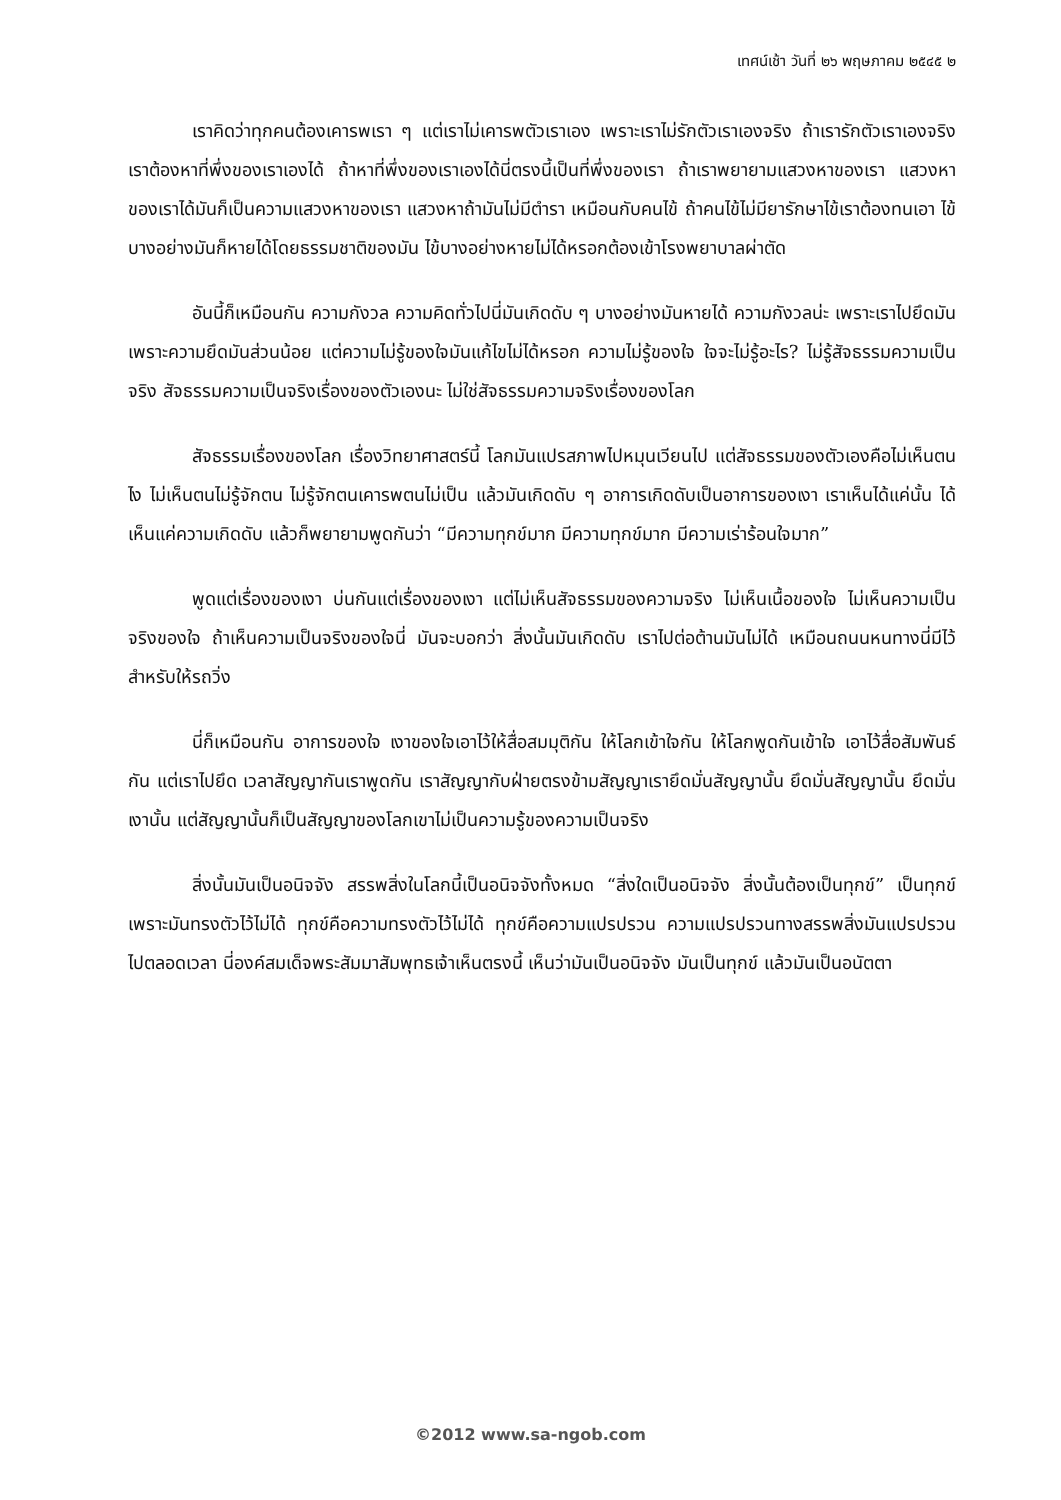เทศน์เช้า วันที่ ๒๖ พฤษภาคม ๒๕๔๕ ๒
เราคิดว่าทุกคนต้องเคารพเรา ๆ แต่เราไม่เคารพตัวเราเอง เพราะเราไม่รักตัวเราเองจริง ถ้าเรารักตัวเราเองจริงเราต้องหาที่พึ่งของเราเองได้ ถ้าหาที่พึ่งของเราเองได้นี่ตรงนี้เป็นที่พึ่งของเรา ถ้าเราพยายามแสวงหาของเรา แสวงหาของเราได้มันก็เป็นความแสวงหาของเรา แสวงหาถ้ามันไม่มีตำรา เหมือนกับคนไข้ ถ้าคนไข้ไม่มียารักษาไข้เราต้องทนเอา ไข้บางอย่างมันก็หายได้โดยธรรมชาติของมัน ไข้บางอย่างหายไม่ได้หรอกต้องเข้าโรงพยาบาลผ่าตัด
อันนี้ก็เหมือนกัน ความกังวล ความคิดทั่วไปนี่มันเกิดดับ ๆ บางอย่างมันหายได้ ความกังวลน่ะ เพราะเราไปยึดมัน เพราะความยึดมันส่วนน้อย แต่ความไม่รู้ของใจมันแก้ไขไม่ได้หรอก ความไม่รู้ของใจ ใจจะไม่รู้อะไร? ไม่รู้สัจธรรมความเป็นจริง สัจธรรมความเป็นจริงเรื่องของตัวเองนะ ไม่ใช่สัจธรรมความจริงเรื่องของโลก
สัจธรรมเรื่องของโลก เรื่องวิทยาศาสตร์นี้ โลกมันแปรสภาพไปหมุนเวียนไป แต่สัจธรรมของตัวเองคือไม่เห็นตนไง ไม่เห็นตนไม่รู้จักตน ไม่รู้จักตนเคารพตนไม่เป็น แล้วมันเกิดดับ ๆ อาการเกิดดับเป็นอาการของเงา เราเห็นได้แค่นั้น ได้เห็นแค่ความเกิดดับ แล้วก็พยายามพูดกันว่า “มีความทุกข์มาก มีความทุกข์มาก มีความเร่าร้อนใจมาก”
พูดแต่เรื่องของเงา บ่นกันแต่เรื่องของเงา แต่ไม่เห็นสัจธรรมของความจริง ไม่เห็นเนื้อของใจ ไม่เห็นความเป็นจริงของใจ ถ้าเห็นความเป็นจริงของใจนี่ มันจะบอกว่า สิ่งนั้นมันเกิดดับ เราไปต่อต้านมันไม่ได้ เหมือนถนนหนทางนี่มีไว้สำหรับให้รถวิ่ง
นี่ก็เหมือนกัน อาการของใจ เงาของใจเอาไว้ให้สื่อสมมุติกัน ให้โลกเข้าใจกัน ให้โลกพูดกันเข้าใจ เอาไว้สื่อสัมพันธ์กัน แต่เราไปยึด เวลาสัญญากันเราพูดกัน เราสัญญากับฝ่ายตรงข้ามสัญญาเรายึดมั่นสัญญานั้น ยึดมั่นสัญญานั้น ยึดมั่นเงานั้น แต่สัญญานั้นก็เป็นสัญญาของโลกเขาไม่เป็นความรู้ของความเป็นจริง
สิ่งนั้นมันเป็นอนิจจัง สรรพสิ่งในโลกนี้เป็นอนิจจังทั้งหมด “สิ่งใดเป็นอนิจจัง สิ่งนั้นต้องเป็นทุกข์” เป็นทุกข์เพราะมันทรงตัวไว้ไม่ได้ ทุกข์คือความทรงตัวไว้ไม่ได้ ทุกข์คือความแปรปรวน ความแปรปรวนทางสรรพสิ่งมันแปรปรวนไปตลอดเวลา นี่องค์สมเด็จพระสัมมาสัมพุทธเจ้าเห็นตรงนี้ เห็นว่ามันเป็นอนิจจัง มันเป็นทุกข์ แล้วมันเป็นอนัตตา
©2012 www.sa-ngob.com